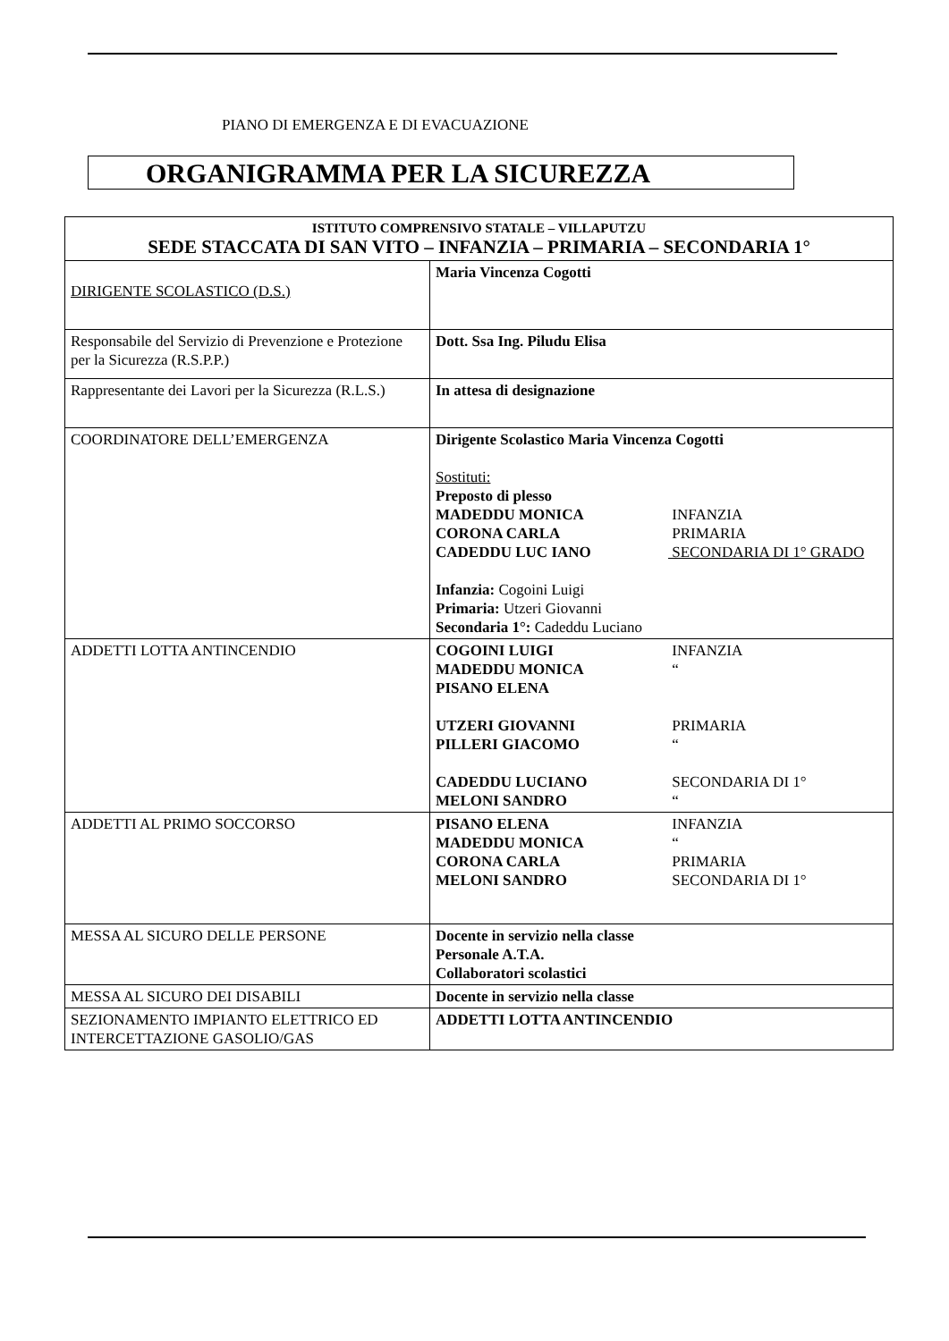PIANO DI EMERGENZA E DI EVACUAZIONE
ORGANIGRAMMA PER LA SICUREZZA
| ISTITUTO COMPRENSIVO STATALE – VILLAPUTZU SEDE STACCATA DI SAN VITO – INFANZIA – PRIMARIA – SECONDARIA 1° | |
| --- | --- |
| DIRIGENTE SCOLASTICO (D.S.) | Maria Vincenza Cogotti |
| Responsabile del Servizio di Prevenzione e Protezione per la Sicurezza (R.S.P.P.) | Dott. Ssa Ing. Piludu Elisa |
| Rappresentante dei Lavori per la Sicurezza (R.L.S.) | In attesa di designazione |
| COORDINATORE DELL’EMERGENZA | Dirigente Scolastico Maria Vincenza Cogotti Sostituti: Preposto di plesso MADEDDU MONICA INFANZIA CORONA CARLA PRIMARIA CADEDDU LUC IANO SECONDARIA DI 1° GRADO Infanzia: Cogoini Luigi Primaria: Utzeri Giovanni Secondaria 1°: Cadeddu Luciano |
| ADDETTI LOTTA ANTINCENDIO | COGOINI LUIGI INFANZIA MADEDDU MONICA “ PISANO ELENA UTZERI GIOVANNI PRIMARIA PILLERI GIACOMO “ CADEDDU LUCIANO SECONDARIA DI 1° MELONI SANDRO “ |
| ADDETTI AL PRIMO SOCCORSO | PISANO ELENA INFANZIA MADEDDU MONICA “ CORONA CARLA PRIMARIA MELONI SANDRO SECONDARIA DI 1° |
| MESSA AL SICURO DELLE PERSONE | Docente in servizio nella classe Personale A.T.A. Collaboratori scolastici |
| MESSA AL SICURO DEI DISABILI | Docente in servizio nella classe |
| SEZIONAMENTO IMPIANTO ELETTRICO ED INTERCETTAZIONE GASOLIO/GAS | ADDETTI LOTTA ANTINCENDIO |